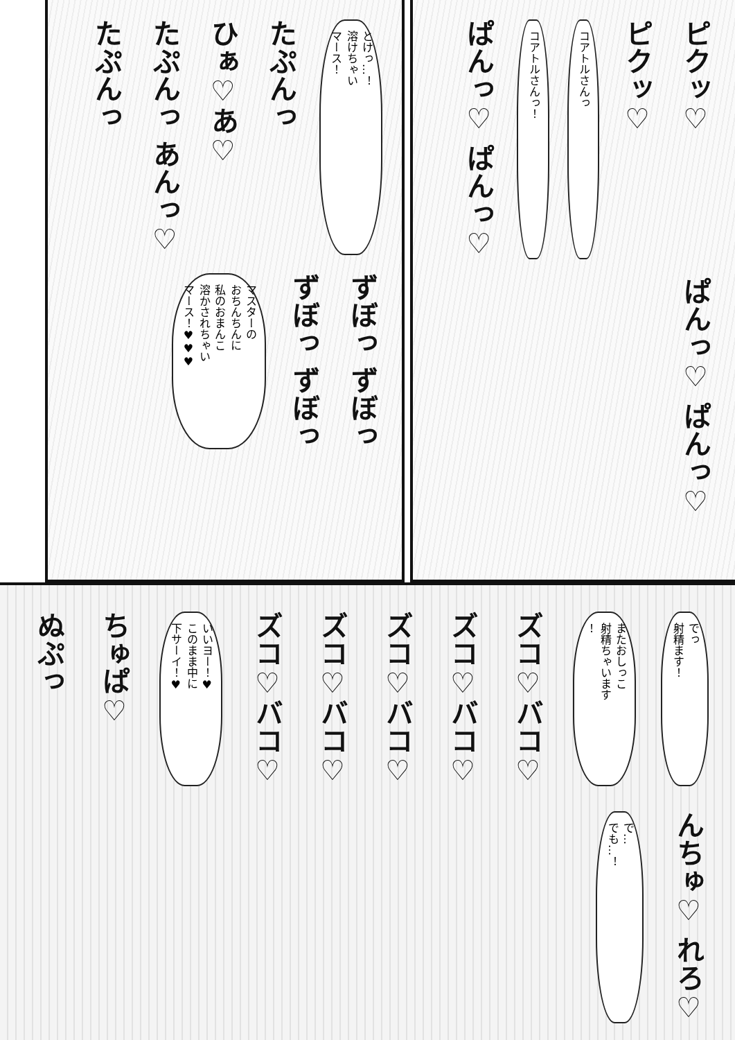ピクッ♡ ピクッ♡ コアトルさんっ コアトルさんっ！ ぱんっ♡ ぱんっ♡ ぱんっ♡ ぱんっ♡
とけっ…！
溶けちゃい
マース！ たぷんっ ひぁ♡あ♡ たぷんっ あんっ♡ たぷんっ ずぼっ ずぼっ ずぼっ ずぼっ マスターの
おちんちんに
私のおまんこ
溶かされちゃい
マース！♥♥♥
でっ
射精ます！ またおしっこ
射精ちゃいます
！ ズコ♡バコ♡ ズコ♡バコ♡ ズコ♡バコ♡ ズコ♡バコ♡ ズコ♡バコ♡ いいヨー！♥
このまま中に
下サーイ！♥ ちゅぱ♡ ぬぷっ んちゅ♡ れろ♡ で…
でも…！